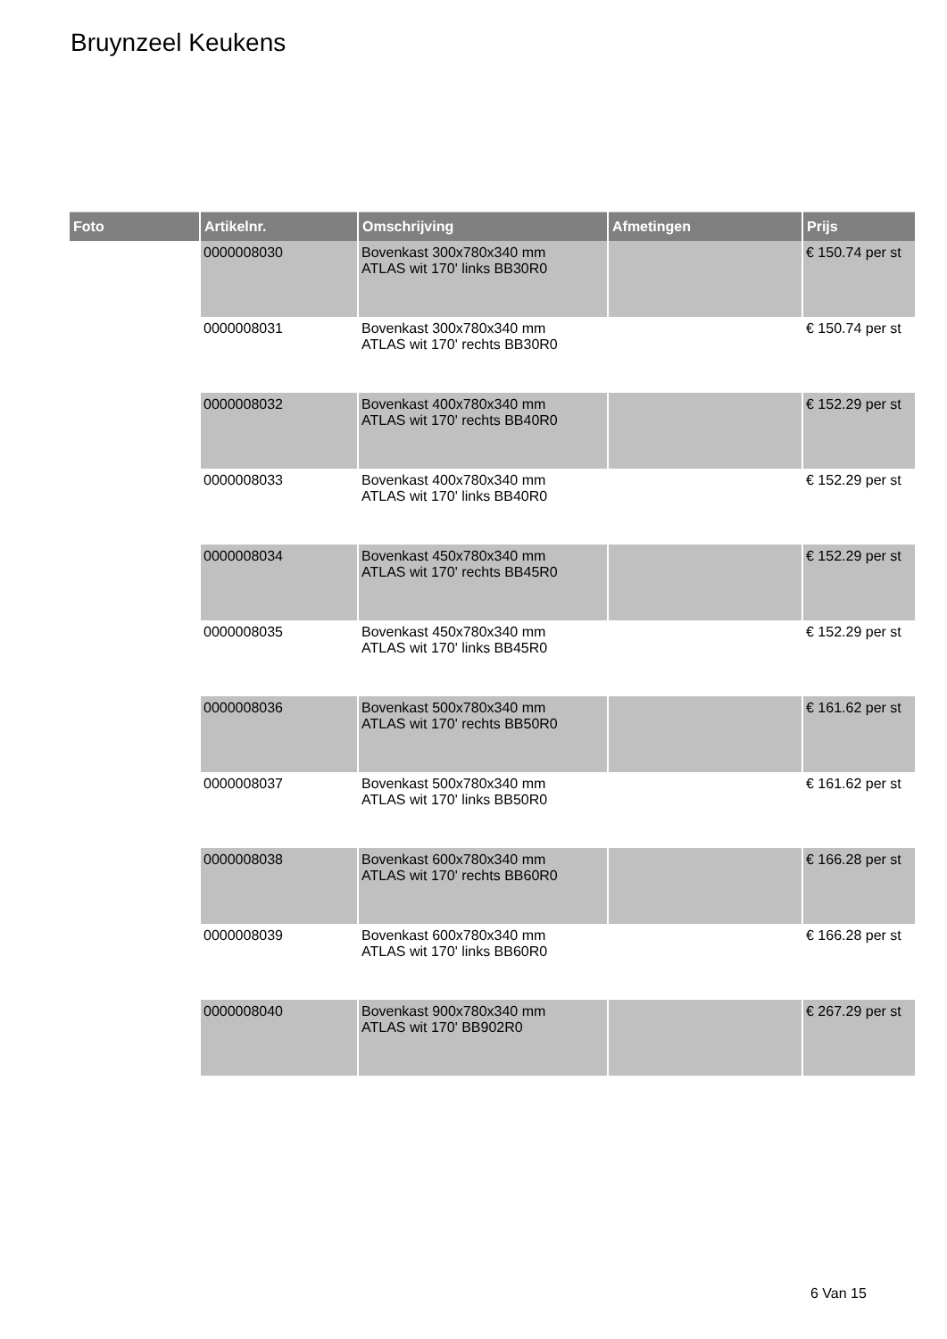Bruynzeel Keukens
| Foto | Artikelnr. | Omschrijving | Afmetingen | Prijs |
| --- | --- | --- | --- | --- |
| | 0000008030 | Bovenkast 300x780x340 mm ATLAS wit 170' links BB30R0 | | € 150.74 per st |
| | 0000008031 | Bovenkast 300x780x340 mm ATLAS wit 170' rechts BB30R0 | | € 150.74 per st |
| | 0000008032 | Bovenkast 400x780x340 mm ATLAS wit 170' rechts BB40R0 | | € 152.29 per st |
| | 0000008033 | Bovenkast 400x780x340 mm ATLAS wit 170' links BB40R0 | | € 152.29 per st |
| | 0000008034 | Bovenkast 450x780x340 mm ATLAS wit 170' rechts BB45R0 | | € 152.29 per st |
| | 0000008035 | Bovenkast 450x780x340 mm ATLAS wit 170' links BB45R0 | | € 152.29 per st |
| | 0000008036 | Bovenkast 500x780x340 mm ATLAS wit 170' rechts BB50R0 | | € 161.62 per st |
| | 0000008037 | Bovenkast 500x780x340 mm ATLAS wit 170' links BB50R0 | | € 161.62 per st |
| | 0000008038 | Bovenkast 600x780x340 mm ATLAS wit 170' rechts BB60R0 | | € 166.28 per st |
| | 0000008039 | Bovenkast 600x780x340 mm ATLAS wit 170' links BB60R0 | | € 166.28 per st |
| | 0000008040 | Bovenkast 900x780x340 mm ATLAS wit 170' BB902R0 | | € 267.29 per st |
6 Van 15